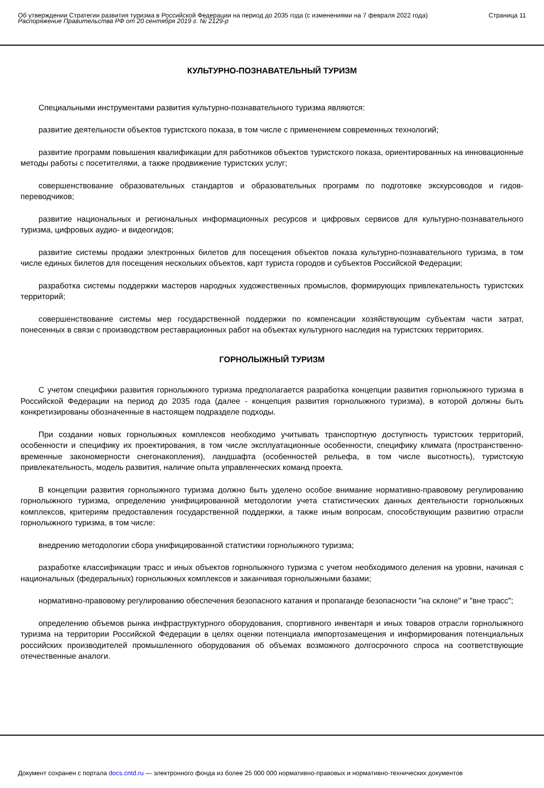Об утверждении Стратегии развития туризма в Российской Федерации на период до 2035 года (с изменениями на 7 февраля 2022 года)
Распоряжение Правительства РФ от 20 сентября 2019 г. № 2129-р
Страница 11
КУЛЬТУРНО-ПОЗНАВАТЕЛЬНЫЙ ТУРИЗМ
Специальными инструментами развития культурно-познавательного туризма являются:
развитие деятельности объектов туристского показа, в том числе с применением современных технологий;
развитие программ повышения квалификации для работников объектов туристского показа, ориентированных на инновационные методы работы с посетителями, а также продвижение туристских услуг;
совершенствование образовательных стандартов и образовательных программ по подготовке экскурсоводов и гидов-переводчиков;
развитие национальных и региональных информационных ресурсов и цифровых сервисов для культурно-познавательного туризма, цифровых аудио- и видеогидов;
развитие системы продажи электронных билетов для посещения объектов показа культурно-познавательного туризма, в том числе единых билетов для посещения нескольких объектов, карт туриста городов и субъектов Российской Федерации;
разработка системы поддержки мастеров народных художественных промыслов, формирующих привлекательность туристских территорий;
совершенствование системы мер государственной поддержки по компенсации хозяйствующим субъектам части затрат, понесенных в связи с производством реставрационных работ на объектах культурного наследия на туристских территориях.
ГОРНОЛЫЖНЫЙ ТУРИЗМ
С учетом специфики развития горнолыжного туризма предполагается разработка концепции развития горнолыжного туризма в Российской Федерации на период до 2035 года (далее - концепция развития горнолыжного туризма), в которой должны быть конкретизированы обозначенные в настоящем подразделе подходы.
При создании новых горнолыжных комплексов необходимо учитывать транспортную доступность туристских территорий, особенности и специфику их проектирования, в том числе эксплуатационные особенности, специфику климата (пространственно-временные закономерности снегонакопления), ландшафта (особенностей рельефа, в том числе высотность), туристскую привлекательность, модель развития, наличие опыта управленческих команд проекта.
В концепции развития горнолыжного туризма должно быть уделено особое внимание нормативно-правовому регулированию горнолыжного туризма, определению унифицированной методологии учета статистических данных деятельности горнолыжных комплексов, критериям предоставления государственной поддержки, а также иным вопросам, способствующим развитию отрасли горнолыжного туризма, в том числе:
внедрению методологии сбора унифицированной статистики горнолыжного туризма;
разработке классификации трасс и иных объектов горнолыжного туризма с учетом необходимого деления на уровни, начиная с национальных (федеральных) горнолыжных комплексов и заканчивая горнолыжными базами;
нормативно-правовому регулированию обеспечения безопасного катания и пропаганде безопасности "на склоне" и "вне трасс";
определению объемов рынка инфраструктурного оборудования, спортивного инвентаря и иных товаров отрасли горнолыжного туризма на территории Российской Федерации в целях оценки потенциала импортозамещения и информирования потенциальных российских производителей промышленного оборудования об объемах возможного долгосрочного спроса на соответствующие отечественные аналоги.
Документ сохранен с портала docs.cntd.ru — электронного фонда из более 25 000 000 нормативно-правовых и нормативно-технических документов